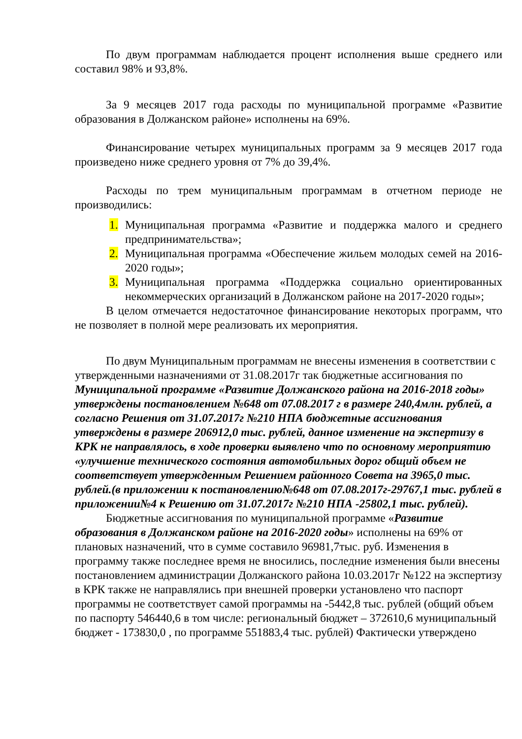По двум программам наблюдается процент исполнения выше среднего или составил 98% и 93,8%.
За 9 месяцев 2017 года расходы по муниципальной программе «Развитие образования в Должанском районе» исполнены на 69%.
Финансирование четырех муниципальных программ за 9 месяцев 2017 года произведено ниже среднего уровня от 7% до 39,4%.
Расходы по трем муниципальным программам в отчетном периоде не производились:
1. Муниципальная программа «Развитие и поддержка малого и среднего предпринимательства»;
2. Муниципальная программа «Обеспечение жильем молодых семей на 2016-2020 годы»;
3. Муниципальная программа «Поддержка социально ориентированных некоммерческих организаций в Должанском районе на 2017-2020 годы»;
В целом отмечается недостаточное финансирование некоторых программ, что не позволяет в полной мере реализовать их мероприятия.
По двум Муниципальным программам не внесены изменения в соответствии с утвержденными назначениями от 31.08.2017г так бюджетные ассигнования по Муниципальной программе «Развитие Должанского района на 2016-2018 годы» утверждены постановлением №648 от 07.08.2017 г в размере 240,4млн. рублей, а согласно Решения от 31.07.2017г №210 НПА бюджетные ассигнования утверждены в размере 206912,0 тыс. рублей, данное изменение на экспертизу в КРК не направлялось, в ходе проверки выявлено что по основному мероприятию «улучшение технического состояния автомобильных дорог общий объем не соответствует утвержденным Решением районного Совета на 3965,0 тыс. рублей.(в приложении к постановлению№648 от 07.08.2017г-29767,1 тыс. рублей в приложении№4 к Решению от 31.07.2017г №210 НПА -25802,1 тыс. рублей).
Бюджетные ассигнования по муниципальной программе «Развитие образования в Должанском районе на 2016-2020 годы» исполнены на 69% от плановых назначений, что в сумме составило 96981,7тыс. руб. Изменения в программу также последнее время не вносились, последние изменения были внесены постановлением администрации Должанского района 10.03.2017г №122 на экспертизу в КРК также не направлялись при внешней проверки установлено что паспорт программы не соответствует самой программы на -5442,8 тыс. рублей (общий объем по паспорту 546440,6 в том числе: региональный бюджет – 372610,6 муниципальный бюджет - 173830,0 , по программе 551883,4 тыс. рублей) Фактически утверждено